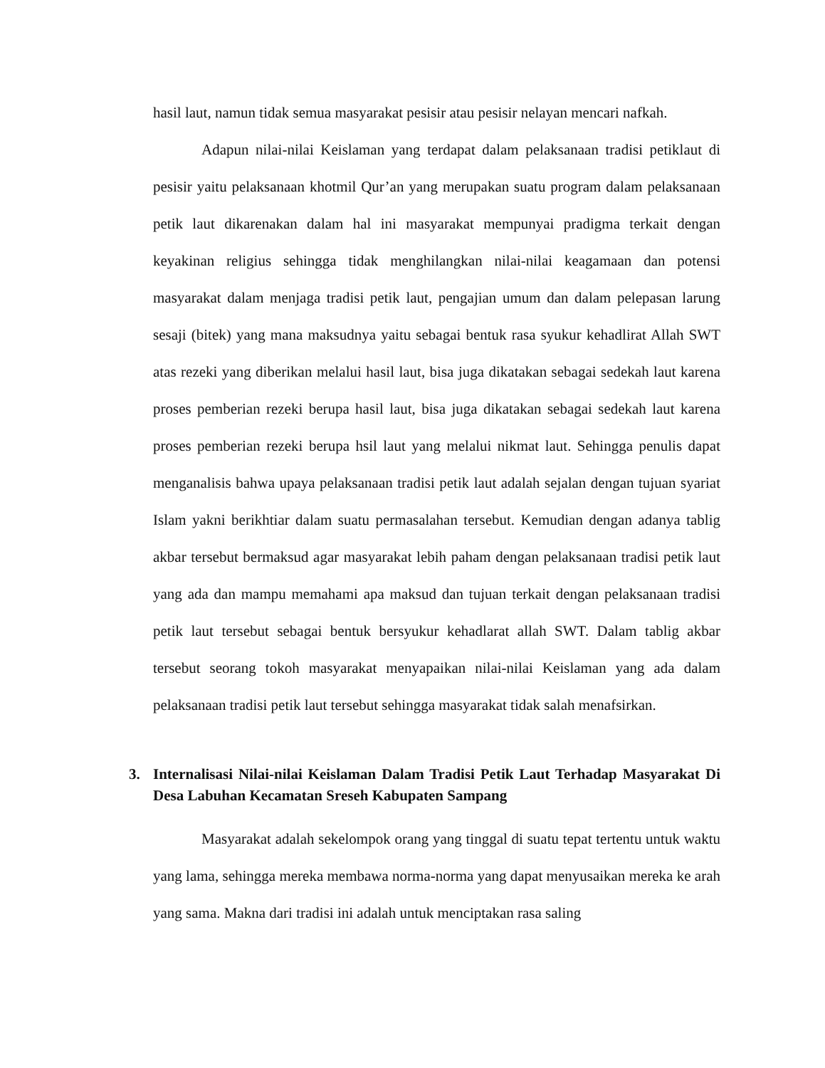hasil laut, namun tidak semua masyarakat pesisir atau pesisir nelayan mencari nafkah.
Adapun nilai-nilai Keislaman yang terdapat dalam pelaksanaan tradisi petiklaut di pesisir yaitu pelaksanaan khotmil Qur’an yang merupakan suatu program dalam pelaksanaan petik laut dikarenakan dalam hal ini masyarakat mempunyai pradigma terkait dengan keyakinan religius sehingga tidak menghilangkan nilai-nilai keagamaan dan potensi masyarakat dalam menjaga tradisi petik laut, pengajian umum dan dalam pelepasan larung sesaji (bitek) yang mana maksudnya yaitu sebagai bentuk rasa syukur kehadlirat Allah SWT atas rezeki yang diberikan melalui hasil laut, bisa juga dikatakan sebagai sedekah laut karena proses pemberian rezeki berupa hasil laut, bisa juga dikatakan sebagai sedekah laut karena proses pemberian rezeki berupa hsil laut yang melalui nikmat laut. Sehingga penulis dapat menganalisis bahwa upaya pelaksanaan tradisi petik laut adalah sejalan dengan tujuan syariat Islam yakni berikhtiar dalam suatu permasalahan tersebut. Kemudian dengan adanya tablig akbar tersebut bermaksud agar masyarakat lebih paham dengan pelaksanaan tradisi petik laut yang ada dan mampu memahami apa maksud dan tujuan terkait dengan pelaksanaan tradisi petik laut tersebut sebagai bentuk bersyukur kehadlarat allah SWT. Dalam tablig akbar tersebut seorang tokoh masyarakat menyapaikan nilai-nilai Keislaman yang ada dalam pelaksanaan tradisi petik laut tersebut sehingga masyarakat tidak salah menafsirkan.
3. Internalisasi Nilai-nilai Keislaman Dalam Tradisi Petik Laut Terhadap Masyarakat Di Desa Labuhan Kecamatan Sreseh Kabupaten Sampang
Masyarakat adalah sekelompok orang yang tinggal di suatu tepat tertentu untuk waktu yang lama, sehingga mereka membawa norma-norma yang dapat menyusaikan mereka ke arah yang sama. Makna dari tradisi ini adalah untuk menciptakan rasa saling